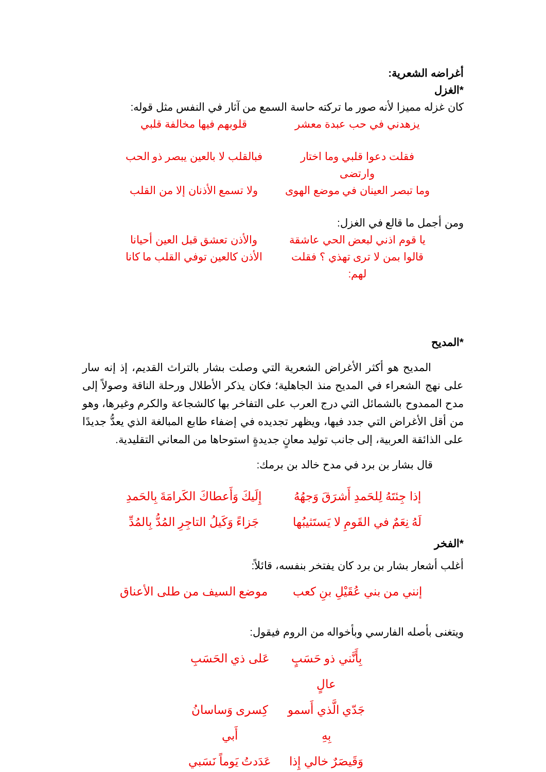أغراضه الشعرية:
*الغزل
كان غزله مميزا لأنه صور ما تركته حاسة السمع من آثار في النفس مثل قوله:
يزهدني في حب عبدة معشر قلوبهم فيها مخالفة قلبي
فقلت دعوا قلبي وما اختار وارتضى فبالقلب لا بالعين يبصر ذو الحب
وما تبصر العينان في موضع الهوى ولا تسمع الأذنان إلا من القلب
ومن أجمل ما قالع في الغزل:
يا قوم اذني لبعض الحي عاشقة والأذن تعشق قبل العين أحيانا
قالوا بمن لا ترى تهذي ؟ فقلت لهم: الأذن كالعين توفي القلب ما كانا
*المديح
المديح هو أكثر الأغراض الشعرية التي وصلت بشار بالتراث القديم، إذ إنه سار على نهج الشعراء في المديح منذ الجاهلية؛ فكان يذكر الأطلال ورحلة الناقة وصولاً إلى مدح الممدوح بالشمائل التي درج العرب على التفاخر بها كالشجاعة والكرم وغيرها، وهو من أقل الأغراض التي جدد فيها، ويظهر تجديده في إضفاء طابع المبالغة الذي يعدُّ جديدًا على الذائقة العربية، إلى جانب توليد معانٍ جديدةٍ استوحاها من المعاني التقليدية.
قال بشار بن برد في مدح خالد بن برمك:
إذا جِئتَهُ لِلحَمدِ أَشرَقَ وَجهُهُ إِلَيكَ وَأَعطاكَ الكَرامَةَ بِالحَمدِ
لَهُ نِعَمٌ في القَومِ لا يَستَثيبُها جَزاءً وَكَيلُ التاجِرِ المُدُّ بِالمُدِّ
*الفخر
أغلب أشعار بشار بن برد كان يفتخر بنفسه، قائلاً:
إنني من بني عُقَيْلِ بنِ كعب موضع السيف من طلى الأعناق
ويتغنى بأصله الفارسي وبأخواله من الروم فيقول:
بِأَنَّني ذو حَسَبٍ عالٍ عَلى ذي الحَسَبِ
جَدّي الَّذي أَسمو بِهِ كِسرى وَساسانُ أَبي
وَقَيصَرٌ خالي إِذا عَدَدتُ يَوماً نَسَبي